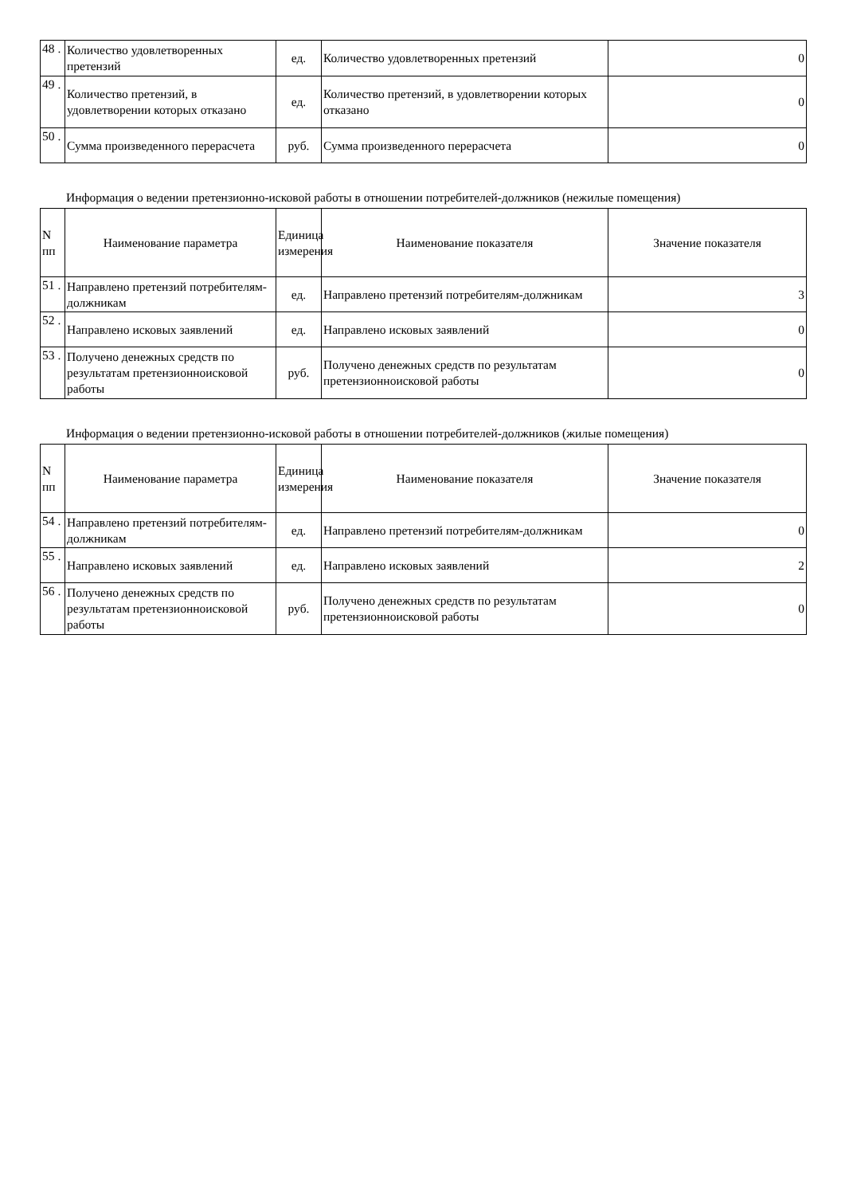| 48 . | Количество удовлетворенных претензий | ед. | Количество удовлетворенных претензий | 0 |
| 49 . | Количество претензий, в удовлетворении которых отказано | ед. | Количество претензий, в удовлетворении которых отказано | 0 |
| 50 . | Сумма произведенного перерасчета | руб. | Сумма произведенного перерасчета | 0 |
Информация о ведении претензионно-исковой работы в отношении потребителей-должников (нежилые помещения)
| N пп | Наименование параметра | Единица измерения | Наименование показателя | Значение показателя |
| --- | --- | --- | --- | --- |
| 51 . | Направлено претензий потребителям-должникам | ед. | Направлено претензий потребителям-должникам | 3 |
| 52 . | Направлено исковых заявлений | ед. | Направлено исковых заявлений | 0 |
| 53 . | Получено денежных средств по результатам претензионноисковой работы | руб. | Получено денежных средств по результатам претензионноисковой работы | 0 |
Информация о ведении претензионно-исковой работы в отношении потребителей-должников (жилые помещения)
| N пп | Наименование параметра | Единица измерения | Наименование показателя | Значение показателя |
| --- | --- | --- | --- | --- |
| 54 . | Направлено претензий потребителям-должникам | ед. | Направлено претензий потребителям-должникам | 0 |
| 55 . | Направлено исковых заявлений | ед. | Направлено исковых заявлений | 2 |
| 56 . | Получено денежных средств по результатам претензионноисковой работы | руб. | Получено денежных средств по результатам претензионноисковой работы | 0 |